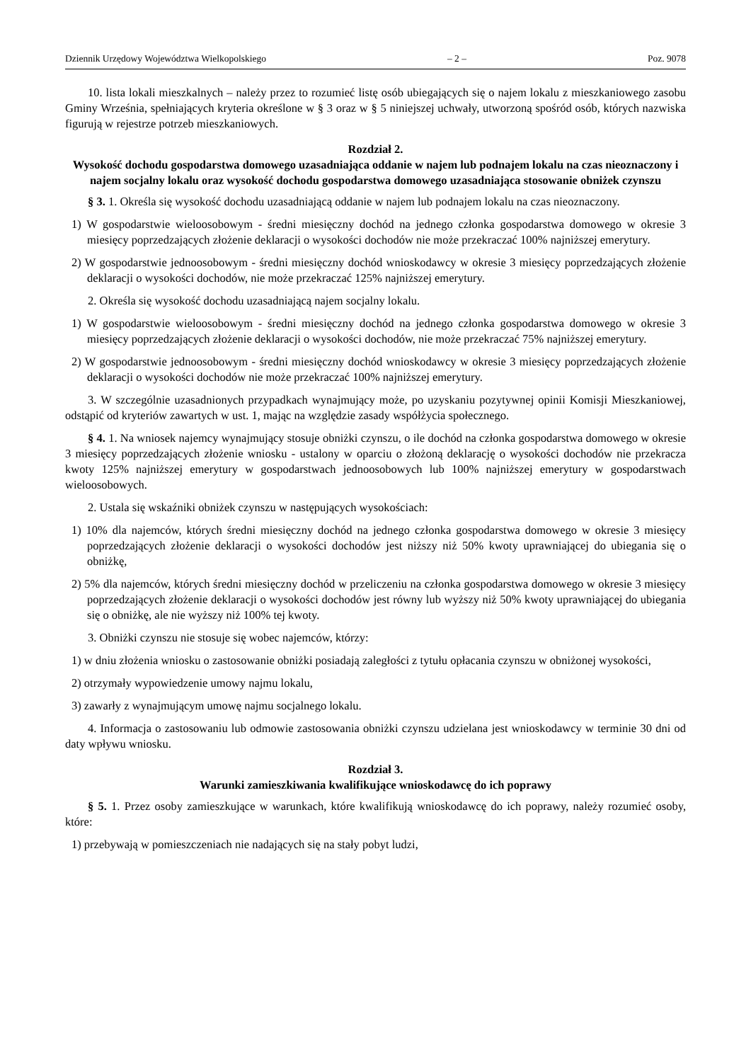Dziennik Urzędowy Województwa Wielkopolskiego – 2 – Poz. 9078
10. lista lokali mieszkalnych – należy przez to rozumieć listę osób ubiegających się o najem lokalu z mieszkaniowego zasobu Gminy Września, spełniających kryteria określone w § 3 oraz w § 5 niniejszej uchwały, utworzoną spośród osób, których nazwiska figurują w rejestrze potrzeb mieszkaniowych.
Rozdział 2.
Wysokość dochodu gospodarstwa domowego uzasadniająca oddanie w najem lub podnajem lokalu na czas nieoznaczony i najem socjalny lokalu oraz wysokość dochodu gospodarstwa domowego uzasadniająca stosowanie obniżek czynszu
§ 3. 1. Określa się wysokość dochodu uzasadniającą oddanie w najem lub podnajem lokalu na czas nieoznaczony.
1) W gospodarstwie wieloosobowym - średni miesięczny dochód na jednego członka gospodarstwa domowego w okresie 3 miesięcy poprzedzających złożenie deklaracji o wysokości dochodów nie może przekraczać 100% najniższej emerytury.
2) W gospodarstwie jednoosobowym - średni miesięczny dochód wnioskodawcy w okresie 3 miesięcy poprzedzających złożenie deklaracji o wysokości dochodów, nie może przekraczać 125% najniższej emerytury.
2. Określa się wysokość dochodu uzasadniającą najem socjalny lokalu.
1) W gospodarstwie wieloosobowym - średni miesięczny dochód na jednego członka gospodarstwa domowego w okresie 3 miesięcy poprzedzających złożenie deklaracji o wysokości dochodów, nie może przekraczać 75% najniższej emerytury.
2) W gospodarstwie jednoosobowym - średni miesięczny dochód wnioskodawcy w okresie 3 miesięcy poprzedzających złożenie deklaracji o wysokości dochodów nie może przekraczać 100% najniższej emerytury.
3. W szczególnie uzasadnionych przypadkach wynajmujący może, po uzyskaniu pozytywnej opinii Komisji Mieszkaniowej, odstąpić od kryteriów zawartych w ust. 1, mając na względzie zasady współżycia społecznego.
§ 4. 1. Na wniosek najemcy wynajmujący stosuje obniżki czynszu, o ile dochód na członka gospodarstwa domowego w okresie 3 miesięcy poprzedzających złożenie wniosku - ustalony w oparciu o złożoną deklarację o wysokości dochodów nie przekracza kwoty 125% najniższej emerytury w gospodarstwach jednoosobowych lub 100% najniższej emerytury w gospodarstwach wieloosobowych.
2. Ustala się wskaźniki obniżek czynszu w następujących wysokościach:
1) 10% dla najemców, których średni miesięczny dochód na jednego członka gospodarstwa domowego w okresie 3 miesięcy poprzedzających złożenie deklaracji o wysokości dochodów jest niższy niż 50% kwoty uprawniającej do ubiegania się o obniżkę,
2) 5% dla najemców, których średni miesięczny dochód w przeliczeniu na członka gospodarstwa domowego w okresie 3 miesięcy poprzedzających złożenie deklaracji o wysokości dochodów jest równy lub wyższy niż 50% kwoty uprawniającej do ubiegania się o obniżkę, ale nie wyższy niż 100% tej kwoty.
3. Obniżki czynszu nie stosuje się wobec najemców, którzy:
1) w dniu złożenia wniosku o zastosowanie obniżki posiadają zaległości z tytułu opłacania czynszu w obniżonej wysokości,
2) otrzymały wypowiedzenie umowy najmu lokalu,
3) zawarły z wynajmującym umowę najmu socjalnego lokalu.
4. Informacja o zastosowaniu lub odmowie zastosowania obniżki czynszu udzielana jest wnioskodawcy w terminie 30 dni od daty wpływu wniosku.
Rozdział 3.
Warunki zamieszkiwania kwalifikujące wnioskodawcę do ich poprawy
§ 5. 1. Przez osoby zamieszkujące w warunkach, które kwalifikują wnioskodawcę do ich poprawy, należy rozumieć osoby, które:
1) przebywają w pomieszczeniach nie nadających się na stały pobyt ludzi,